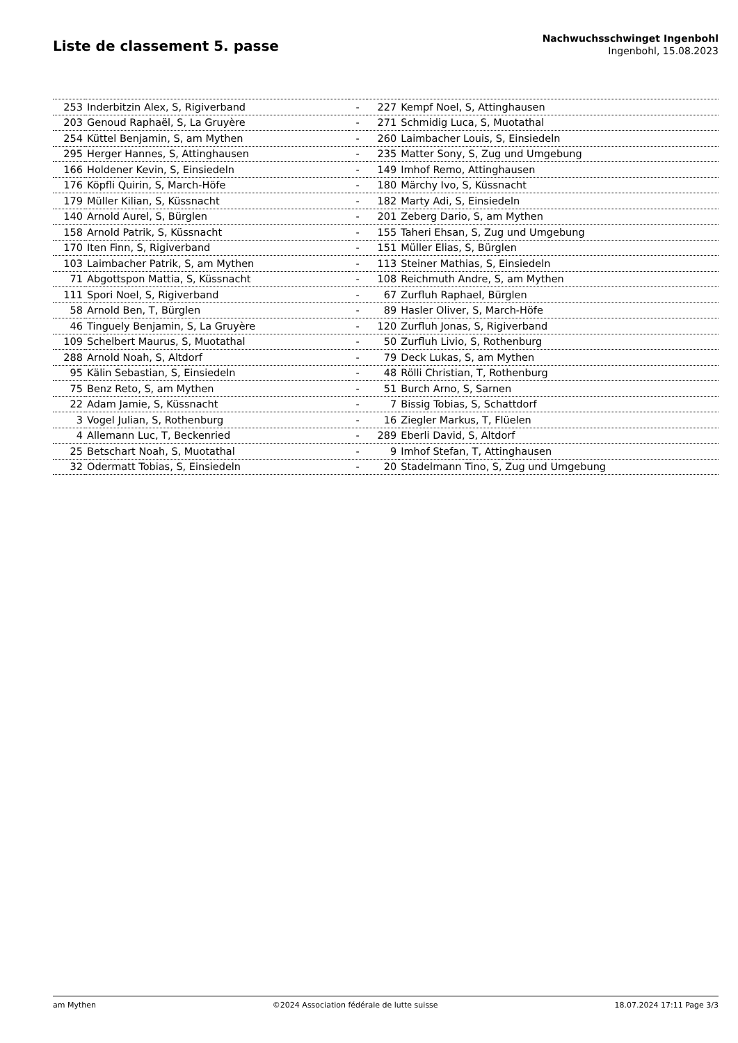Liste de classement 5. passe
Nachwuchsschwinget Ingenbohl
Ingenbohl, 15.08.2023
| 253 | Inderbitzin Alex, S, Rigiverband | - | 227 | Kempf Noel, S, Attinghausen |
| 203 | Genoud Raphaël, S, La Gruyère | - | 271 | Schmidig Luca, S, Muotathal |
| 254 | Küttel Benjamin, S, am Mythen | - | 260 | Laimbacher Louis, S, Einsiedeln |
| 295 | Herger Hannes, S, Attinghausen | - | 235 | Matter Sony, S, Zug und Umgebung |
| 166 | Holdener Kevin, S, Einsiedeln | - | 149 | Imhof Remo, Attinghausen |
| 176 | Köpfli Quirin, S, March-Höfe | - | 180 | Märchy Ivo, S, Küssnacht |
| 179 | Müller Kilian, S, Küssnacht | - | 182 | Marty Adi, S, Einsiedeln |
| 140 | Arnold Aurel, S, Bürglen | - | 201 | Zeberg Dario, S, am Mythen |
| 158 | Arnold Patrik, S, Küssnacht | - | 155 | Taheri Ehsan, S, Zug und Umgebung |
| 170 | Iten Finn, S, Rigiverband | - | 151 | Müller Elias, S, Bürglen |
| 103 | Laimbacher Patrik, S, am Mythen | - | 113 | Steiner Mathias, S, Einsiedeln |
| 71 | Abgottspon Mattia, S, Küssnacht | - | 108 | Reichmuth Andre, S, am Mythen |
| 111 | Spori Noel, S, Rigiverband | - | 67 | Zurfluh Raphael, Bürglen |
| 58 | Arnold Ben, T, Bürglen | - | 89 | Hasler Oliver, S, March-Höfe |
| 46 | Tinguely Benjamin, S, La Gruyère | - | 120 | Zurfluh Jonas, S, Rigiverband |
| 109 | Schelbert Maurus, S, Muotathal | - | 50 | Zurfluh Livio, S, Rothenburg |
| 288 | Arnold Noah, S, Altdorf | - | 79 | Deck Lukas, S, am Mythen |
| 95 | Kälin Sebastian, S, Einsiedeln | - | 48 | Rölli Christian, T, Rothenburg |
| 75 | Benz Reto, S, am Mythen | - | 51 | Burch Arno, S, Sarnen |
| 22 | Adam Jamie, S, Küssnacht | - | 7 | Bissig Tobias, S, Schattdorf |
| 3 | Vogel Julian, S, Rothenburg | - | 16 | Ziegler Markus, T, Flüelen |
| 4 | Allemann Luc, T, Beckenried | - | 289 | Eberli David, S, Altdorf |
| 25 | Betschart Noah, S, Muotathal | - | 9 | Imhof Stefan, T, Attinghausen |
| 32 | Odermatt Tobias, S, Einsiedeln | - | 20 | Stadelmann Tino, S, Zug und Umgebung |
am Mythen ©2024 Association fédérale de lutte suisse 18.07.2024 17:11 Page 3/3